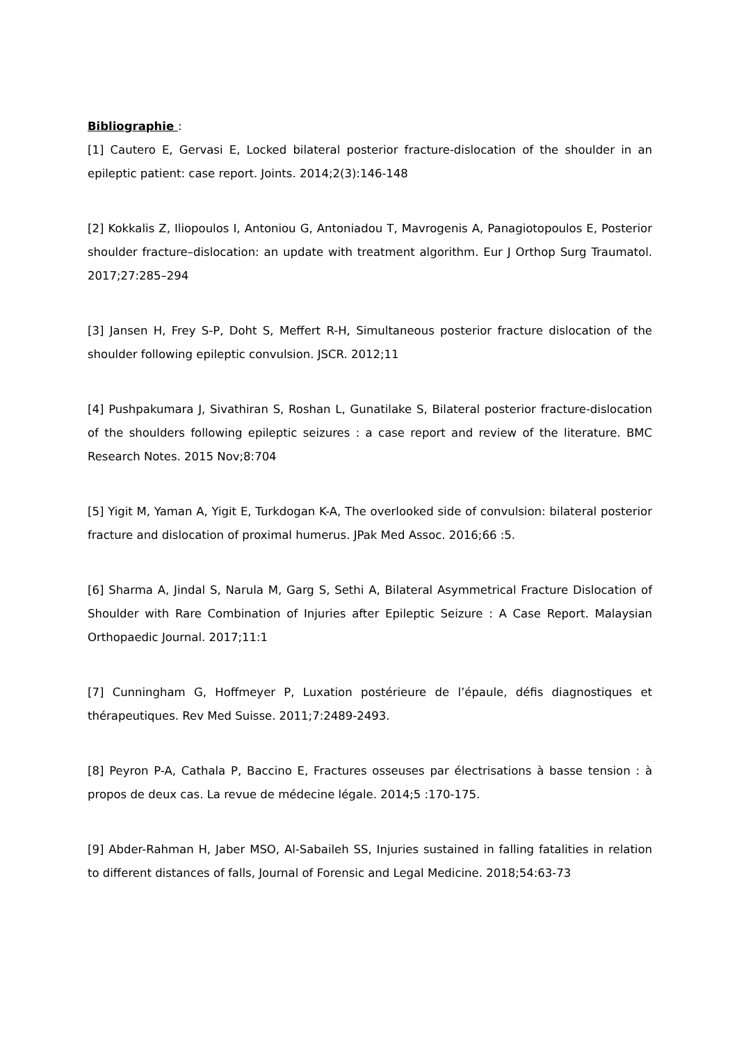Bibliographie :
[1] Cautero E, Gervasi E, Locked bilateral posterior fracture-dislocation of the shoulder in an epileptic patient: case report. Joints. 2014;2(3):146-148
[2] Kokkalis Z, Iliopoulos I, Antoniou G, Antoniadou T, Mavrogenis A, Panagiotopoulos E, Posterior shoulder fracture–dislocation: an update with treatment algorithm. Eur J Orthop Surg Traumatol. 2017;27:285–294
[3] Jansen H, Frey S-P, Doht S, Meffert R-H, Simultaneous posterior fracture dislocation of the shoulder following epileptic convulsion. JSCR. 2012;11
[4] Pushpakumara J, Sivathiran S, Roshan L, Gunatilake S, Bilateral posterior fracture-dislocation of the shoulders following epileptic seizures : a case report and review of the literature. BMC Research Notes. 2015 Nov;8:704
[5] Yigit M, Yaman A, Yigit E, Turkdogan K-A, The overlooked side of convulsion: bilateral posterior fracture and dislocation of proximal humerus. JPak Med Assoc. 2016;66 :5.
[6] Sharma A, Jindal S, Narula M, Garg S, Sethi A, Bilateral Asymmetrical Fracture Dislocation of Shoulder with Rare Combination of Injuries after Epileptic Seizure : A Case Report. Malaysian Orthopaedic Journal. 2017;11:1
[7] Cunningham G, Hoffmeyer P, Luxation postérieure de l’épaule, défis diagnostiques et thérapeutiques. Rev Med Suisse. 2011;7:2489-2493.
[8] Peyron P-A, Cathala P, Baccino E, Fractures osseuses par électrisations à basse tension : à propos de deux cas. La revue de médecine légale. 2014;5 :170-175.
[9] Abder-Rahman H, Jaber MSO, Al-Sabaileh SS, Injuries sustained in falling fatalities in relation to different distances of falls, Journal of Forensic and Legal Medicine. 2018;54:63-73